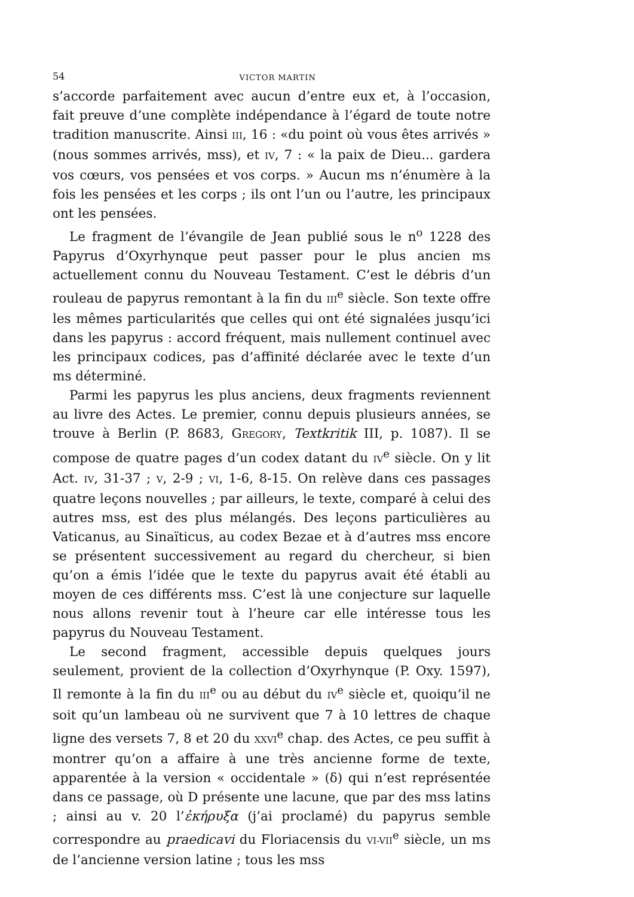54 VICTOR MARTIN
s’accorde parfaitement avec aucun d’entre eux et, à l’occasion, fait preuve d’une complète indépendance à l’égard de toute notre tradition manuscrite. Ainsi III, 16 : «du point où vous êtes arrivés » (nous sommes arrivés, mss), et IV, 7 : « la paix de Dieu... gardera vos cœurs, vos pensées et vos corps. » Aucun ms n’énumère à la fois les pensées et les corps ; ils ont l’un ou l’autre, les principaux ont les pensées.
Le fragment de l’évangile de Jean publié sous le n<sup>o</sup> 1228 des Papyrus d’Oxyrhynque peut passer pour le plus ancien ms actuellement connu du Nouveau Testament. C’est le débris d’un rouleau de papyrus remontant à la fin du III<sup>e</sup> siècle. Son texte offre les mêmes particularités que celles qui ont été signalées jusqu’ici dans les papyrus : accord fréquent, mais nullement continuel avec les principaux codices, pas d’affinité déclarée avec le texte d’un ms déterminé.
Parmi les papyrus les plus anciens, deux fragments reviennent au livre des Actes. Le premier, connu depuis plusieurs années, se trouve à Berlin (P. 8683, GREGORY, Textkritik III, p. 1087). Il se compose de quatre pages d’un codex datant du IV<sup>e</sup> siècle. On y lit Act. IV, 31-37 ; V, 2-9 ; VI, 1-6, 8-15. On relève dans ces passages quatre leçons nouvelles ; par ailleurs, le texte, comparé à celui des autres mss, est des plus mélangés. Des leçons particulières au Vaticanus, au Sinaïticus, au codex Bezae et à d’autres mss encore se présentent successivement au regard du chercheur, si bien qu’on a émis l’idée que le texte du papyrus avait été établi au moyen de ces différents mss. C’est là une conjecture sur laquelle nous allons revenir tout à l’heure car elle intéresse tous les papyrus du Nouveau Testament.
Le second fragment, accessible depuis quelques jours seulement, provient de la collection d’Oxyrhynque (P. Oxy. 1597), Il remonte à la fin du III<sup>e</sup> ou au début du IV<sup>e</sup> siècle et, quoiqu’il ne soit qu’un lambeau où ne survivent que 7 à 10 lettres de chaque ligne des versets 7, 8 et 20 du XXVI<sup>e</sup> chap. des Actes, ce peu suffit à montrer qu’on a affaire à une très ancienne forme de texte, apparentée à la version « occidentale » (δ) qui n’est représentée dans ce passage, où D présente une lacune, que par des mss latins ; ainsi au v. 20 l’ἐκήρυξα (j’ai proclamé) du papyrus semble correspondre au praedicavi du Floriacensis du VI-VII<sup>e</sup> siècle, un ms de l’ancienne version latine ; tous les mss